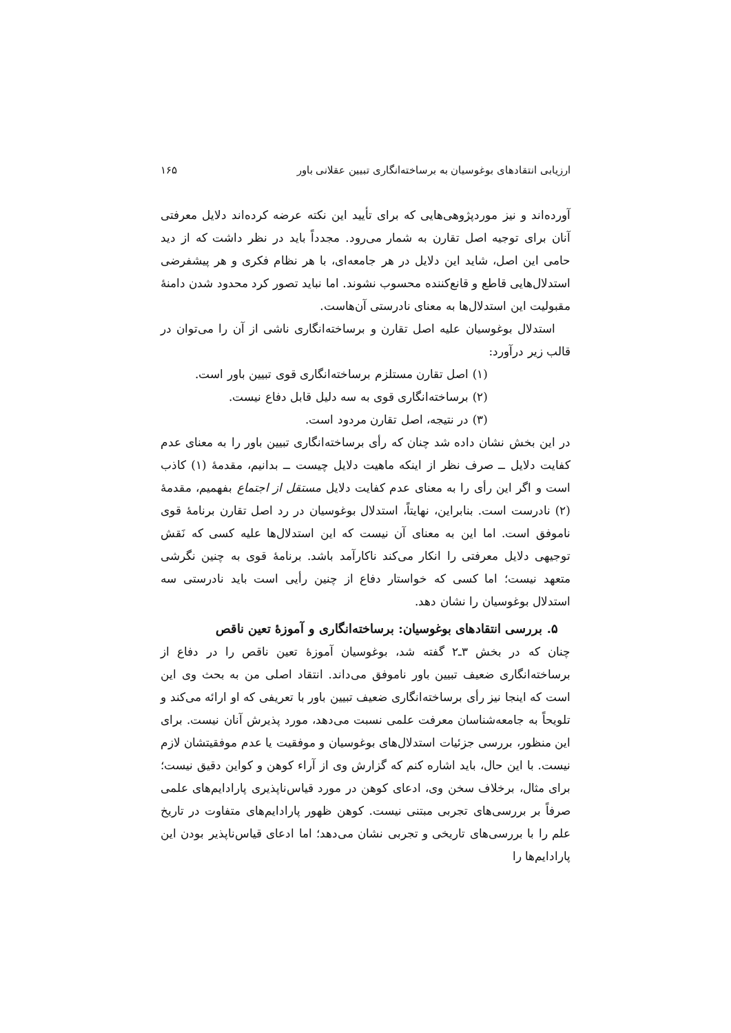ارزیابی انتقادهای بوغوسیان به برساخته‌انگاری تبیین عقلانی باور ۱۶۵
آورده‌اند و نیز موردپژوهی‌هایی که برای تأیید این نکته عرضه کرده‌اند دلایل معرفتی آنان برای توجیه اصل تقارن به شمار می‌رود. مجدداً باید در نظر داشت که از دید حامی این اصل، شاید این دلایل در هر جامعه‌ای، با هر نظام فکری و هر پیشفرضی استدلال‌هایی قاطع و قانع‌کننده محسوب نشوند. اما نباید تصور کرد محدود شدن دامنهٔ مقبولیت این استدلال‌ها به معنای نادرستی آن‌هاست.
استدلال بوغوسیان علیه اصل تقارن و برساخته‌انگاری ناشی از آن را می‌توان در قالب زیر درآورد:
(۱) اصل تقارن مستلزم برساخته‌انگاری قوی تبیین باور است.
(۲) برساخته‌انگاری قوی به سه دلیل قابل دفاع نیست.
(۳) در نتیجه، اصل تقارن مردود است.
در این بخش نشان داده شد چنان که رأی برساخته‌انگاری تبیین باور را به معنای عدم کفایت دلایل ــ صرف نظر از اینکه ماهیت دلایل چیست ــ بدانیم، مقدمهٔ (۱) کاذب است و اگر این رأی را به معنای عدم کفایت دلایل مستقل از اجتماع بفهمیم، مقدمهٔ (۲) نادرست است. بنابراین، نهایتاً، استدلال بوغوسیان در رد اصل تقارن برنامهٔ قوی ناموفق است. اما این به معنای آن نیست که این استدلال‌ها علیه کسی که نَقش توجیهی دلایل معرفتی را انکار می‌کند ناکارآمد باشد. برنامهٔ قوی به چنین نگرشی متعهد نیست؛ اما کسی که خواستار دفاع از چنین رأیی است باید نادرستی سه استدلال بوغوسیان را نشان دهد.
۵. بررسی انتقادهای بوغوسیان: برساخته‌انگاری و آموزهٔ تعین ناقص
چنان که در بخش ۳ـ۲ گفته شد، بوغوسیان آموزهٔ تعین ناقص را در دفاع از برساخته‌انگاری ضعیف تبیین باور ناموفق می‌داند. انتقاد اصلی من به بحث وی این است که اینجا نیز رأی برساخته‌انگاری ضعیف تبیین باور با تعریفی که او ارائه می‌کند و تلویحاً به جامعه‌شناسان معرفت علمی نسبت می‌دهد، مورد پذیرش آنان نیست. برای این منظور، بررسی جزئیات استدلال‌های بوغوسیان و موفقیت یا عدم موفقیتشان لازم نیست. با این حال، باید اشاره کنم که گزارش وی از آراء کوهن و کواین دقیق نیست؛ برای مثال، برخلاف سخن وی، ادعای کوهن در مورد قیاس‌ناپذیری پارادایم‌های علمی صرفاً بر بررسی‌های تجربی مبتنی نیست. کوهن ظهور پارادایم‌های متفاوت در تاریخ علم را با بررسی‌های تاریخی و تجربی نشان می‌دهد؛ اما ادعای قیاس‌ناپذیر بودن این پارادایم‌ها را